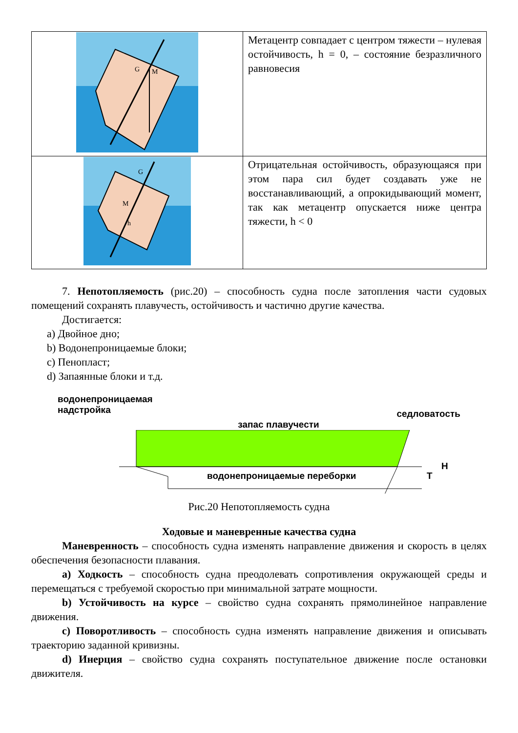| G M | Метацентр совпадает с центром тяжести – нулевая остойчивость, h = 0, – состояние безразличного равновесия |
| G M h | Отрицательная остойчивость, образующаяся при этом пара сил будет создавать уже не восстанавливающий, а опрокидывающий момент, так как метацентр опускается ниже центра тяжести, h < 0 |
7. Непотопляемость (рис.20) – способность судна после затопления части судовых помещений сохранять плавучесть, остойчивость и частично другие качества.
Достигается:
a) Двойное дно;
b) Водонепроницаемые блоки;
c) Пенопласт;
d) Запаянные блоки и т.д.
водонепроницаемая
надстройка
седловатость
запас плавучести
водонепроницаемые переборки
T
H
Рис.20 Непотопляемость судна
Ходовые и маневренные качества судна
Маневренность – способность судна изменять направление движения и скорость в целях обеспечения безопасности плавания.
a) Ходкость – способность судна преодолевать сопротивления окружающей среды и перемещаться с требуемой скоростью при минимальной затрате мощности.
b) Устойчивость на курсе – свойство судна сохранять прямолинейное направление движения.
c) Поворотливость – способность судна изменять направление движения и описывать траекторию заданной кривизны.
d) Инерция – свойство судна сохранять поступательное движение после остановки движителя.